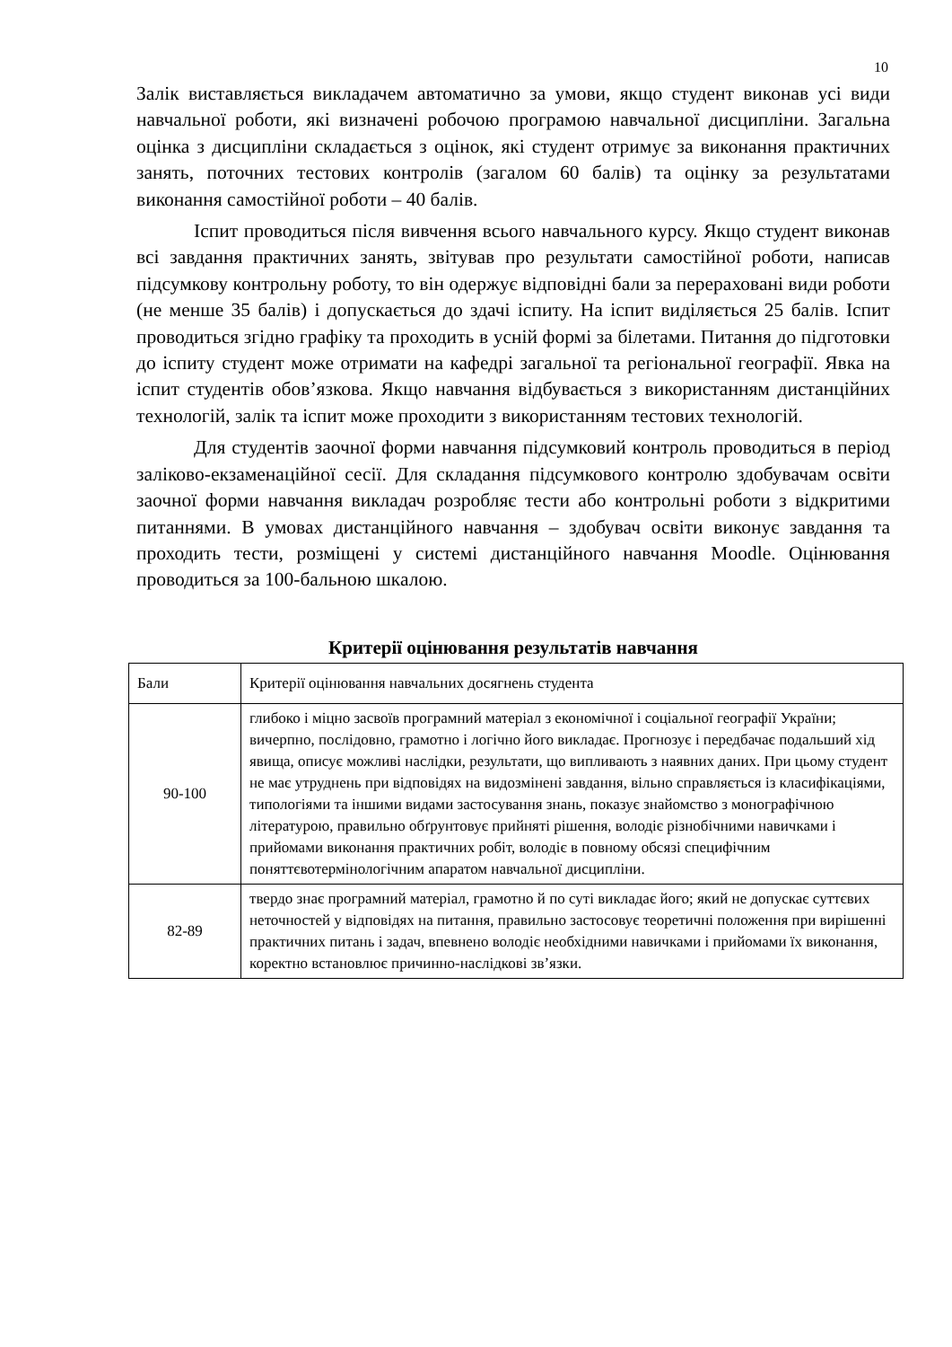10
Залік виставляється викладачем автоматично за умови, якщо студент виконав усі види навчальної роботи, які визначені робочою програмою навчальної дисципліни. Загальна оцінка з дисципліни складається з оцінок, які студент отримує за виконання практичних занять, поточних тестових контролів (загалом 60 балів) та оцінку за результатами виконання самостійної роботи – 40 балів.
Іспит проводиться після вивчення всього навчального курсу. Якщо студент виконав всі завдання практичних занять, звітував про результати самостійної роботи, написав підсумкову контрольну роботу, то він одержує відповідні бали за перераховані види роботи (не менше 35 балів) і допускається до здачі іспиту. На іспит виділяється 25 балів. Іспит проводиться згідно графіку та проходить в усній формі за білетами. Питання до підготовки до іспиту студент може отримати на кафедрі загальної та регіональної географії. Явка на іспит студентів обов’язкова. Якщо навчання відбувається з використанням дистанційних технологій, залік та іспит може проходити з використанням тестових технологій.
Для студентів заочної форми навчання підсумковий контроль проводиться в період заліково-екзаменаційної сесії. Для складання підсумкового контролю здобувачам освіти заочної форми навчання викладач розробляє тести або контрольні роботи з відкритими питаннями. В умовах дистанційного навчання – здобувач освіти виконує завдання та проходить тести, розміщені у системі дистанційного навчання Moodle. Оцінювання проводиться за 100-бальною шкалою.
Критерії оцінювання результатів навчання
| Бали | Критерії оцінювання навчальних досягнень студента |
| --- | --- |
| 90-100 | глибоко і міцно засвоїв програмний матеріал з економічної і соціальної географії України; вичерпно, послідовно, грамотно і логічно його викладає. Прогнозує і передбачає подальший хід явища, описує можливі наслідки, результати, що випливають з наявних даних. При цьому студент не має утруднень при відповідях на видозмінені завдання, вільно справляється із класифікаціями, типологіями та іншими видами застосування знань, показує знайомство з монографічною літературою, правильно обґрунтовує прийняті рішення, володіє різнобічними навичками і прийомами виконання практичних робіт, володіє в повному обсязі специфічним поняттєвотермінологічним апаратом навчальної дисципліни. |
| 82-89 | твердо знає програмний матеріал, грамотно й по суті викладає його; який не допускає суттєвих неточностей у відповідях на питання, правильно застосовує теоретичні положення при вирішенні практичних питань і задач, впевнено володіє необхідними навичками і прийомами їх виконання, коректно встановлює причинно-наслідкові зв’язки. |